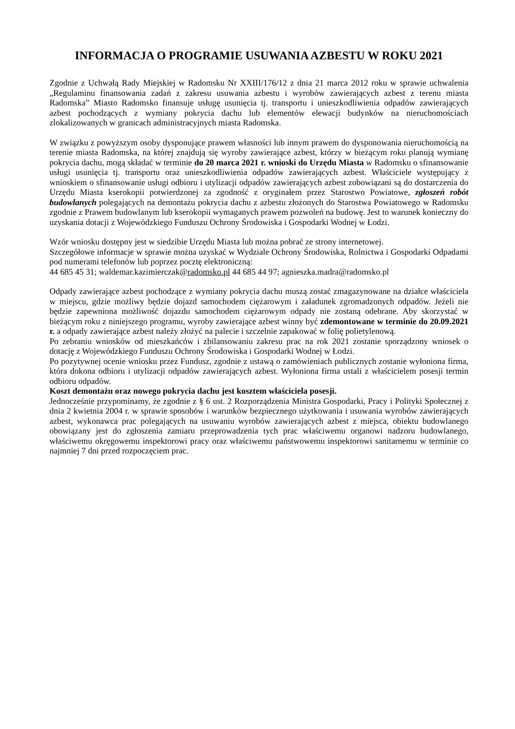INFORMACJA O PROGRAMIE USUWANIA AZBESTU W ROKU 2021
Zgodnie z Uchwałą Rady Miejskiej w Radomsku Nr XXIII/176/12 z dnia 21 marca 2012 roku w sprawie uchwalenia „Regulaminu finansowania zadań z zakresu usuwania azbestu i wyrobów zawierających azbest z terenu miasta Radomska” Miasto Radomsko finansuje usługę usunięcia tj. transportu i unieszkodliwienia odpadów zawierających azbest pochodzących z wymiany pokrycia dachu lub elementów elewacji budynków na nieruchomościach zlokalizowanych w granicach administracyjnych miasta Radomska.
W związku z powyższym osoby dysponujące prawem własności lub innym prawem do dysponowania nieruchomością na terenie miasta Radomska, na której znajdują się wyroby zawierające azbest, którzy w bieżącym roku planują wymianę pokrycia dachu, mogą składać w terminie do 20 marca 2021 r. wnioski do Urzędu Miasta w Radomsku o sfinansowanie usługi usunięcia tj. transportu oraz unieszkodliwienia odpadów zawierających azbest. Właściciele występujący z wnioskiem o sfinansowanie usługi odbioru i utylizacji odpadów zawierających azbest zobowiązani są do dostarczenia do Urzędu Miasta kserokopii potwierdzonej za zgodność z oryginałem przez Starostwo Powiatowe, zgłoszeń robót budowlanych polegających na demontażu pokrycia dachu z azbestu złożonych do Starostwa Powiatowego w Radomsku zgodnie z Prawem budowlanym lub kserokopii wymaganych prawem pozwoleń na budowę. Jest to warunek konieczny do uzyskania dotacji z Wojewódzkiego Funduszu Ochrony Środowiska i Gospodarki Wodnej w Łodzi.
Wzór wniosku dostępny jest w siedzibie Urzędu Miasta lub można pobrać ze strony internetowej.
Szczegółowe informacje w sprawie można uzyskać w Wydziale Ochrony Środowiska, Rolnictwa i Gospodarki Odpadami pod numerami telefonów lub poprzez pocztę elektroniczną:
44 685 45 31; waldemar.kazimierczak@radomsko.pl 44 685 44 97; agnieszka.madra@radomsko.pl
Odpady zawierające azbest pochodzące z wymiany pokrycia dachu muszą zostać zmagazynowane na działce właściciela w miejscu, gdzie możliwy będzie dojazd samochodem ciężarowym i załadunek zgromadzonych odpadów. Jeżeli nie będzie zapewniona możliwość dojazdu samochodem ciężarowym odpady nie zostaną odebrane. Aby skorzystać w bieżącym roku z niniejszego programu, wyroby zawierające azbest winny być zdemontowane w terminie do 20.09.2021 r. a odpady zawierające azbest należy złożyć na palecie i szczelnie zapakować w folię polietylenową.
Po zebraniu wniosków od mieszkańców i zbilansowaniu zakresu prac na rok 2021 zostanie sporządzony wniosek o dotację z Wojewódzkiego Funduszu Ochrony Środowiska i Gospodarki Wodnej w Łodzi.
Po pozytywnej ocenie wniosku przez Fundusz, zgodnie z ustawą o zamówieniach publicznych zostanie wyłoniona firma, która dokona odbioru i utylizacji odpadów zawierających azbest. Wyłoniona firma ustali z właścicielem posesji termin odbioru odpadów.
Koszt demontażu oraz nowego pokrycia dachu jest kosztem właściciela posesji.
Jednocześnie przypominamy, że zgodnie z § 6 ust. 2 Rozporządzenia Ministra Gospodarki, Pracy i Polityki Społecznej z dnia 2 kwietnia 2004 r. w sprawie sposobów i warunków bezpiecznego użytkowania i usuwania wyrobów zawierających azbest, wykonawca prac polegających na usuwaniu wyrobów zawierających azbest z miejsca, obiektu budowlanego obowiązany jest do zgłoszenia zamiaru przeprowadzenia tych prac właściwemu organowi nadzoru budowlanego, właściwemu okręgowemu inspektorowi pracy oraz właściwemu państwowemu inspektorowi sanitarnemu w terminie co najmniej 7 dni przed rozpoczęciem prac.